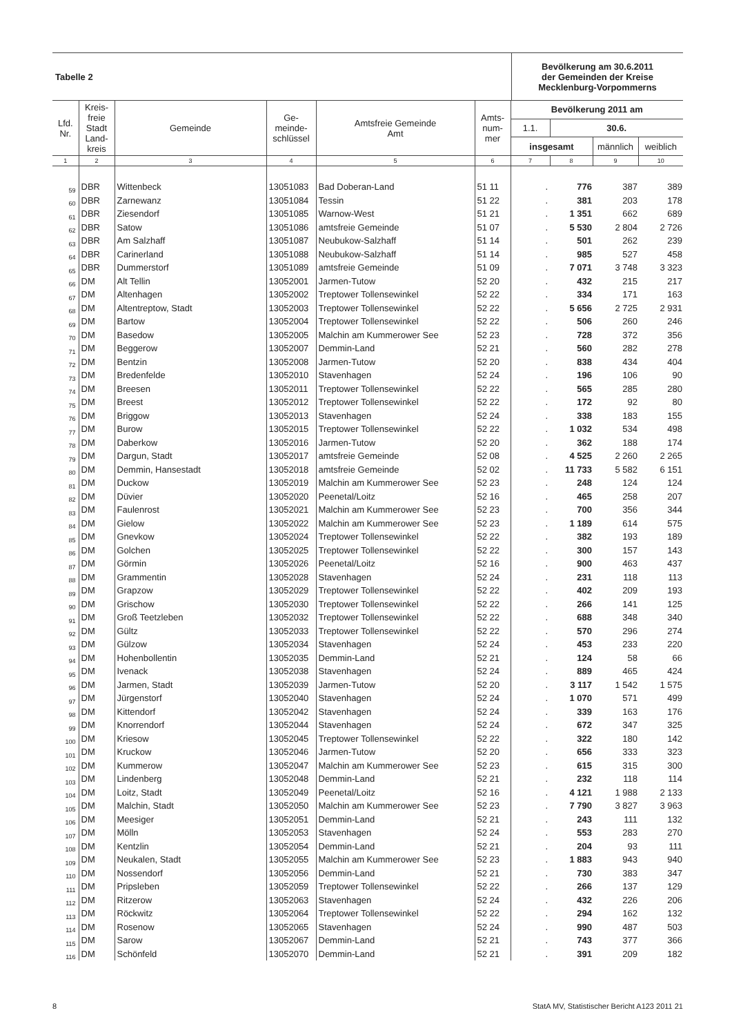| Tabelle 2 | Bevölkerung am 30.6.2011 der Gemeinden der Kreise Mecklenburg-Vorpommerns |
| Lfd. Nr. | Kreis- freie Stadt Land- kreis | Gemeinde | Ge- meinde- schlüssel | Amtsfreie Gemeinde Amt | Amts- num- mer | Bevölkerung 2011 am | | | |
| --- | --- | --- | --- | --- | --- | --- | --- | --- | --- |
| | | | | | | 1.1. | 30.6. | | |
| | | | | | | insgesamt | | männlich | weiblich |
| 1 | 2 | 3 | 4 | 5 | 6 | 7 | 8 | 9 | 10 |
| 59 | DBR | Wittenbeck | 13051083 | Bad Doberan-Land | 51 11 | . | 776 | 387 | 389 |
| 60 | DBR | Zarnewanz | 13051084 | Tessin | 51 22 | . | 381 | 203 | 178 |
| 61 | DBR | Ziesendorf | 13051085 | Warnow-West | 51 21 | . | 1 351 | 662 | 689 |
| 62 | DBR | Satow | 13051086 | amtsfreie Gemeinde | 51 07 | . | 5 530 | 2 804 | 2 726 |
| 63 | DBR | Am Salzhaff | 13051087 | Neubukow-Salzhaff | 51 14 | . | 501 | 262 | 239 |
| 64 | DBR | Carinerland | 13051088 | Neubukow-Salzhaff | 51 14 | . | 985 | 527 | 458 |
| 65 | DBR | Dummerstorf | 13051089 | amtsfreie Gemeinde | 51 09 | . | 7 071 | 3 748 | 3 323 |
| 66 | DM | Alt Tellin | 13052001 | Jarmen-Tutow | 52 20 | . | 432 | 215 | 217 |
| 67 | DM | Altenhagen | 13052002 | Treptower Tollensewinkel | 52 22 | . | 334 | 171 | 163 |
| 68 | DM | Altentreptow, Stadt | 13052003 | Treptower Tollensewinkel | 52 22 | . | 5 656 | 2 725 | 2 931 |
| 69 | DM | Bartow | 13052004 | Treptower Tollensewinkel | 52 22 | . | 506 | 260 | 246 |
| 70 | DM | Basedow | 13052005 | Malchin am Kummerower See | 52 23 | . | 728 | 372 | 356 |
| 71 | DM | Beggerow | 13052007 | Demmin-Land | 52 21 | . | 560 | 282 | 278 |
| 72 | DM | Bentzin | 13052008 | Jarmen-Tutow | 52 20 | . | 838 | 434 | 404 |
| 73 | DM | Bredenfelde | 13052010 | Stavenhagen | 52 24 | . | 196 | 106 | 90 |
| 74 | DM | Breesen | 13052011 | Treptower Tollensewinkel | 52 22 | . | 565 | 285 | 280 |
| 75 | DM | Breest | 13052012 | Treptower Tollensewinkel | 52 22 | . | 172 | 92 | 80 |
| 76 | DM | Briggow | 13052013 | Stavenhagen | 52 24 | . | 338 | 183 | 155 |
| 77 | DM | Burow | 13052015 | Treptower Tollensewinkel | 52 22 | . | 1 032 | 534 | 498 |
| 78 | DM | Daberkow | 13052016 | Jarmen-Tutow | 52 20 | . | 362 | 188 | 174 |
| 79 | DM | Dargun, Stadt | 13052017 | amtsfreie Gemeinde | 52 08 | . | 4 525 | 2 260 | 2 265 |
| 80 | DM | Demmin, Hansestadt | 13052018 | amtsfreie Gemeinde | 52 02 | . | 11 733 | 5 582 | 6 151 |
| 81 | DM | Duckow | 13052019 | Malchin am Kummerower See | 52 23 | . | 248 | 124 | 124 |
| 82 | DM | Düvier | 13052020 | Peenetal/Loitz | 52 16 | . | 465 | 258 | 207 |
| 83 | DM | Faulenrost | 13052021 | Malchin am Kummerower See | 52 23 | . | 700 | 356 | 344 |
| 84 | DM | Gielow | 13052022 | Malchin am Kummerower See | 52 23 | . | 1 189 | 614 | 575 |
| 85 | DM | Gnevkow | 13052024 | Treptower Tollensewinkel | 52 22 | . | 382 | 193 | 189 |
| 86 | DM | Golchen | 13052025 | Treptower Tollensewinkel | 52 22 | . | 300 | 157 | 143 |
| 87 | DM | Görmin | 13052026 | Peenetal/Loitz | 52 16 | . | 900 | 463 | 437 |
| 88 | DM | Grammentin | 13052028 | Stavenhagen | 52 24 | . | 231 | 118 | 113 |
| 89 | DM | Grapzow | 13052029 | Treptower Tollensewinkel | 52 22 | . | 402 | 209 | 193 |
| 90 | DM | Grischow | 13052030 | Treptower Tollensewinkel | 52 22 | . | 266 | 141 | 125 |
| 91 | DM | Groß Teetzleben | 13052032 | Treptower Tollensewinkel | 52 22 | . | 688 | 348 | 340 |
| 92 | DM | Gültz | 13052033 | Treptower Tollensewinkel | 52 22 | . | 570 | 296 | 274 |
| 93 | DM | Gülzow | 13052034 | Stavenhagen | 52 24 | . | 453 | 233 | 220 |
| 94 | DM | Hohenbollentin | 13052035 | Demmin-Land | 52 21 | . | 124 | 58 | 66 |
| 95 | DM | Ivenack | 13052038 | Stavenhagen | 52 24 | . | 889 | 465 | 424 |
| 96 | DM | Jarmen, Stadt | 13052039 | Jarmen-Tutow | 52 20 | . | 3 117 | 1 542 | 1 575 |
| 97 | DM | Jürgenstorf | 13052040 | Stavenhagen | 52 24 | . | 1 070 | 571 | 499 |
| 98 | DM | Kittendorf | 13052042 | Stavenhagen | 52 24 | . | 339 | 163 | 176 |
| 99 | DM | Knorrendorf | 13052044 | Stavenhagen | 52 24 | . | 672 | 347 | 325 |
| 100 | DM | Kriesow | 13052045 | Treptower Tollensewinkel | 52 22 | . | 322 | 180 | 142 |
| 101 | DM | Kruckow | 13052046 | Jarmen-Tutow | 52 20 | . | 656 | 333 | 323 |
| 102 | DM | Kummerow | 13052047 | Malchin am Kummerower See | 52 23 | . | 615 | 315 | 300 |
| 103 | DM | Lindenberg | 13052048 | Demmin-Land | 52 21 | . | 232 | 118 | 114 |
| 104 | DM | Loitz, Stadt | 13052049 | Peenetal/Loitz | 52 16 | . | 4 121 | 1 988 | 2 133 |
| 105 | DM | Malchin, Stadt | 13052050 | Malchin am Kummerower See | 52 23 | . | 7 790 | 3 827 | 3 963 |
| 106 | DM | Meesiger | 13052051 | Demmin-Land | 52 21 | . | 243 | 111 | 132 |
| 107 | DM | Mölln | 13052053 | Stavenhagen | 52 24 | . | 553 | 283 | 270 |
| 108 | DM | Kentzlin | 13052054 | Demmin-Land | 52 21 | . | 204 | 93 | 111 |
| 109 | DM | Neukalen, Stadt | 13052055 | Malchin am Kummerower See | 52 23 | . | 1 883 | 943 | 940 |
| 110 | DM | Nossendorf | 13052056 | Demmin-Land | 52 21 | . | 730 | 383 | 347 |
| 111 | DM | Pripsleben | 13052059 | Treptower Tollensewinkel | 52 22 | . | 266 | 137 | 129 |
| 112 | DM | Ritzerow | 13052063 | Stavenhagen | 52 24 | . | 432 | 226 | 206 |
| 113 | DM | Röckwitz | 13052064 | Treptower Tollensewinkel | 52 22 | . | 294 | 162 | 132 |
| 114 | DM | Rosenow | 13052065 | Stavenhagen | 52 24 | . | 990 | 487 | 503 |
| 115 | DM | Sarow | 13052067 | Demmin-Land | 52 21 | . | 743 | 377 | 366 |
| 116 | DM | Schönfeld | 13052070 | Demmin-Land | 52 21 | . | 391 | 209 | 182 |
8 StatA MV, Statistischer Bericht A123 2011 21